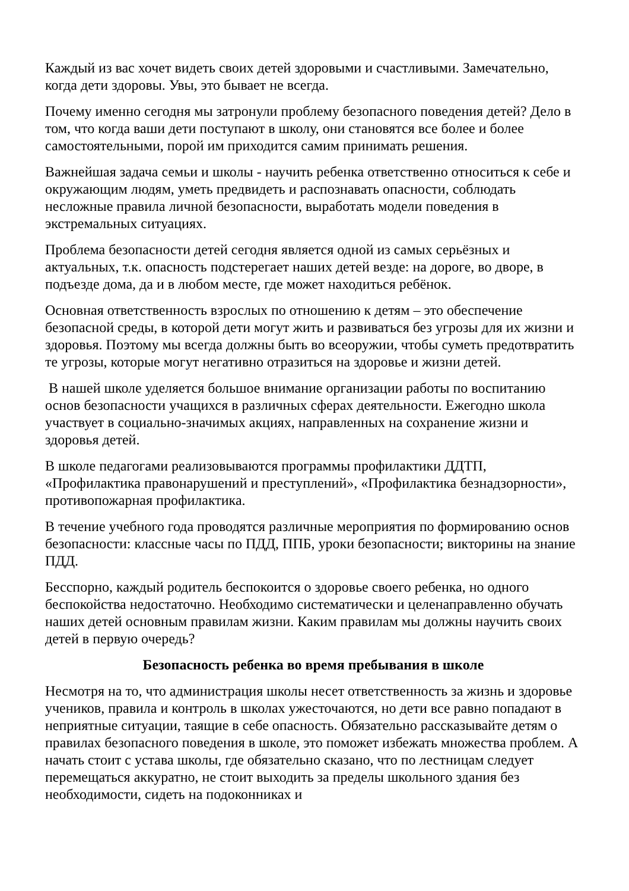Каждый из вас хочет видеть своих детей здоровыми и счастливыми. Замечательно, когда дети здоровы. Увы, это бывает не всегда.
Почему именно сегодня мы затронули проблему безопасного поведения детей? Дело в том, что когда ваши дети поступают в школу, они становятся все более и более самостоятельными, порой им приходится самим принимать решения.
Важнейшая задача семьи и школы - научить ребенка ответственно относиться к себе и окружающим людям, уметь предвидеть и распознавать опасности, соблюдать несложные правила личной безопасности, выработать модели поведения в экстремальных ситуациях.
Проблема безопасности детей сегодня является одной из самых серьёзных и актуальных, т.к. опасность подстерегает наших детей везде: на дороге, во дворе, в подъезде дома, да и в любом месте, где может находиться ребёнок.
Основная ответственность взрослых по отношению к детям – это обеспечение безопасной среды, в которой дети могут жить и развиваться без угрозы для их жизни и здоровья. Поэтому мы всегда должны быть во всеоружии, чтобы суметь предотвратить те угрозы, которые могут негативно отразиться на здоровье и жизни детей.
В нашей школе уделяется большое внимание организации работы по воспитанию основ безопасности учащихся в различных сферах деятельности. Ежегодно школа участвует в социально-значимых акциях, направленных на сохранение жизни и здоровья детей.
В школе педагогами реализовываются программы профилактики ДДТП, «Профилактика правонарушений и преступлений», «Профилактика безнадзорности», противопожарная профилактика.
В течение учебного года проводятся различные мероприятия по формированию основ безопасности: классные часы по ПДД, ППБ, уроки безопасности; викторины на знание ПДД.
Бесспорно, каждый родитель беспокоится о здоровье своего ребенка, но одного беспокойства недостаточно. Необходимо систематически и целенаправленно обучать наших детей основным правилам жизни. Каким правилам мы должны научить своих детей в первую очередь?
Безопасность ребенка во время пребывания в школе
Несмотря на то, что администрация школы несет ответственность за жизнь и здоровье учеников, правила и контроль в школах ужесточаются, но дети все равно попадают в неприятные ситуации, таящие в себе опасность. Обязательно рассказывайте детям о правилах безопасного поведения в школе, это поможет избежать множества проблем. А начать стоит с устава школы, где обязательно сказано, что по лестницам следует перемещаться аккуратно, не стоит выходить за пределы школьного здания без необходимости, сидеть на подоконниках и